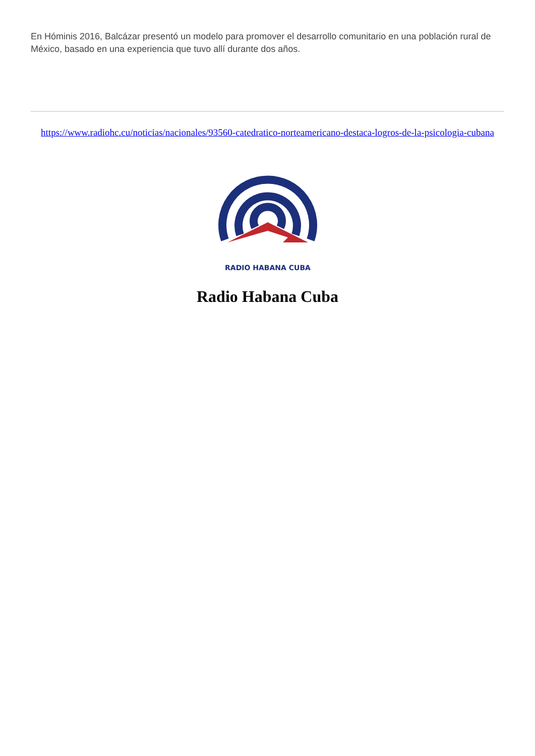En Hóminis 2016, Balcázar presentó un modelo para promover el desarrollo comunitario en una población rural de México, basado en una experiencia que tuvo allí durante dos años.
https://www.radiohc.cu/noticias/nacionales/93560-catedratico-norteamericano-destaca-logros-de-la-psicologia-cubana
RADIO HABANA CUBA
Radio Habana Cuba